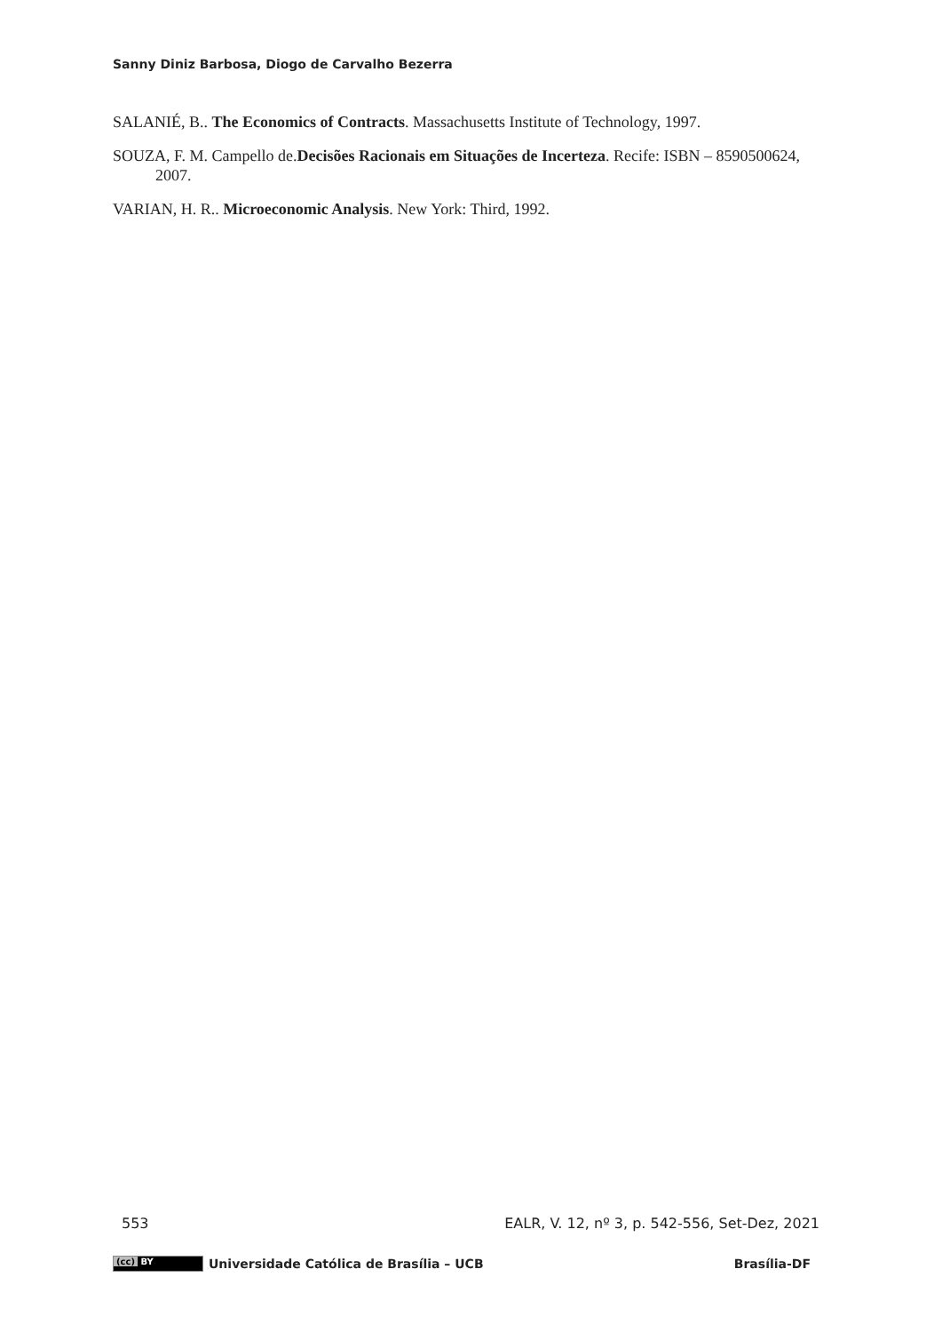Sanny Diniz Barbosa, Diogo de Carvalho Bezerra
SALANIÉ, B.. The Economics of Contracts. Massachusetts Institute of Technology, 1997.
SOUZA, F. M. Campello de.Decisões Racionais em Situações de Incerteza. Recife: ISBN – 8590500624, 2007.
VARIAN, H. R.. Microeconomic Analysis. New York: Third, 1992.
553 EALR, V. 12, nº 3, p. 542-556, Set-Dez, 2021
(cc) BY
Universidade Católica de Brasília – UCB Brasília-DF